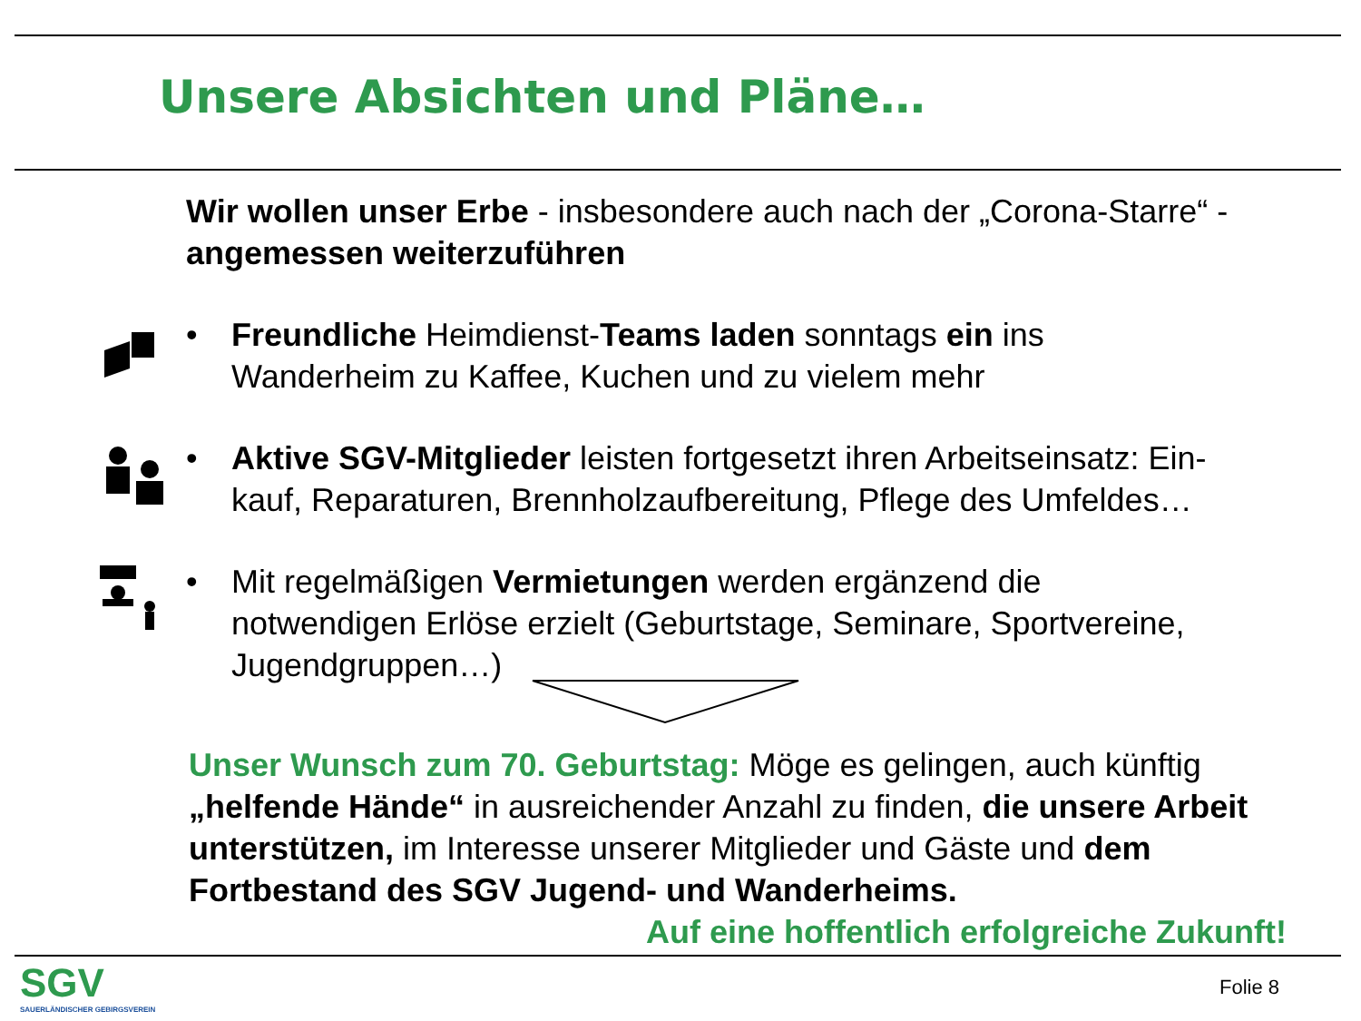Unsere Absichten und Pläne…
Wir wollen unser Erbe - insbesondere auch nach der „Corona-Starre“ - angemessen weiterzuführen
• Freundliche Heimdienst-Teams laden sonntags ein ins Wanderheim zu Kaffee, Kuchen und zu vielem mehr
• Aktive SGV-Mitglieder leisten fortgesetzt ihren Arbeitseinsatz: Ein-kauf, Reparaturen, Brennholzaufbereitung, Pflege des Umfeldes…
• Mit regelmäßigen Vermietungen werden ergänzend die notwendigen Erlöse erzielt (Geburtstage, Seminare, Sportvereine, Jugendgruppen…)
Unser Wunsch zum 70. Geburtstag: Möge es gelingen, auch künftig „helfende Hände“ in ausreichender Anzahl zu finden, die unsere Arbeit unterstützen, im Interesse unserer Mitglieder und Gäste und dem Fortbestand des SGV Jugend- und Wanderheims.
Auf eine hoffentlich erfolgreiche Zukunft!
SGV
SAUERLÄNDISCHER GEBIRGSVEREIN
Folie 8